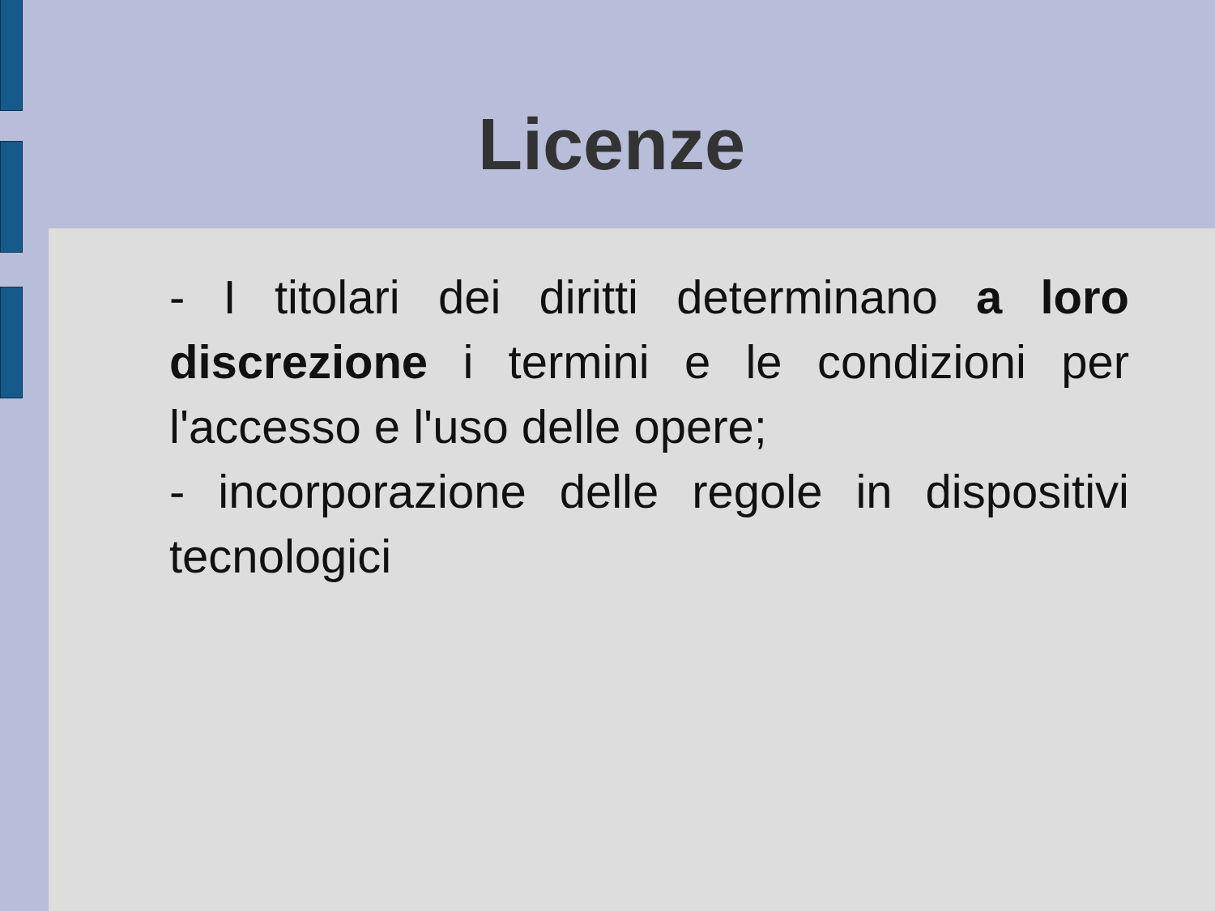Licenze
- I titolari dei diritti determinano a loro discrezione i termini e le condizioni per l'accesso e l'uso delle opere;
- incorporazione delle regole in dispositivi tecnologici